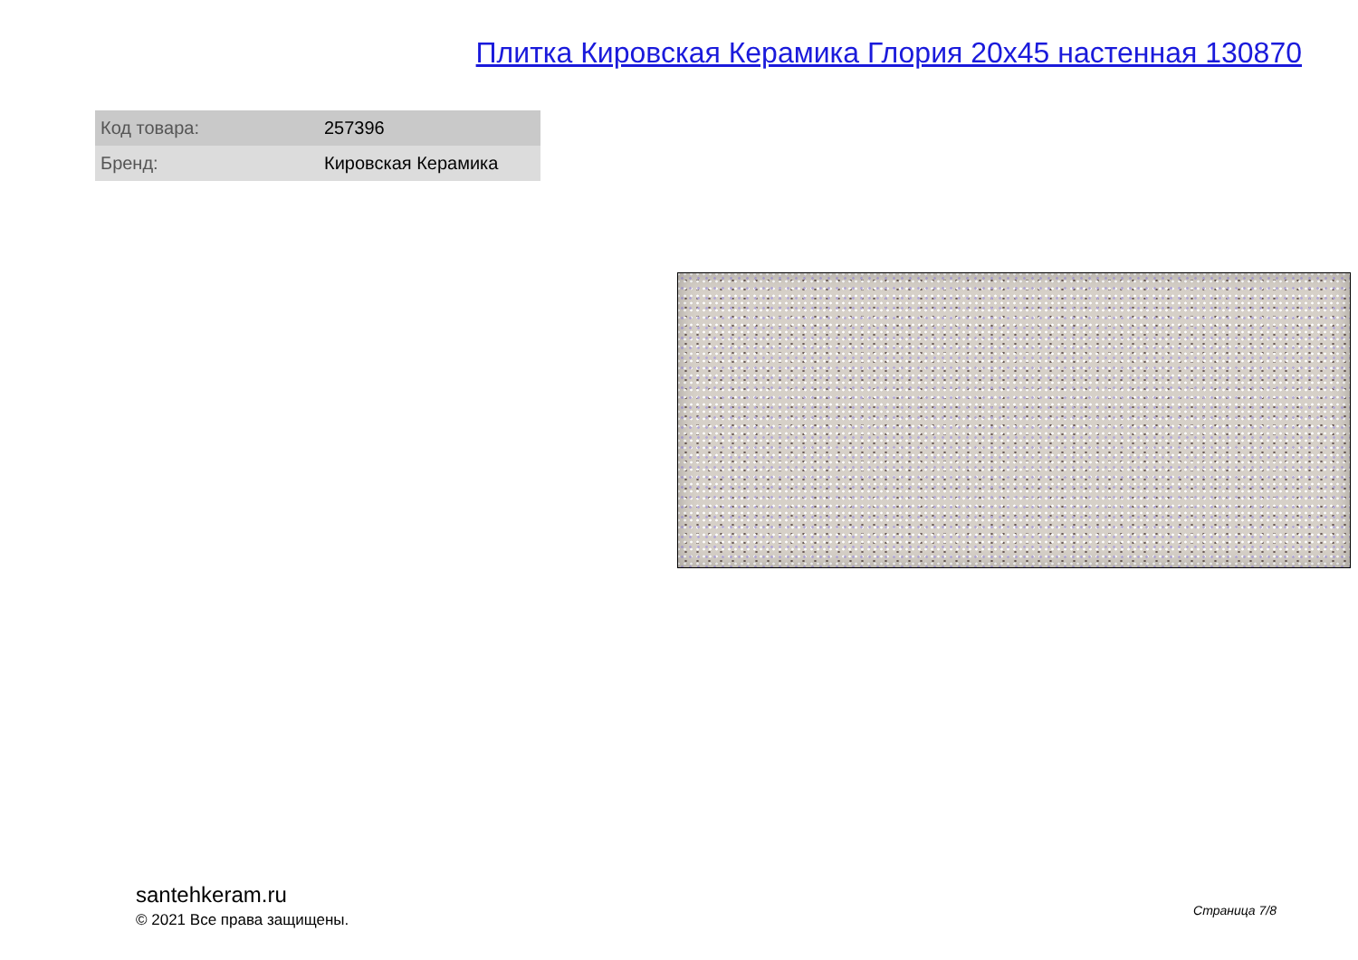Плитка Кировская Керамика Глория 20x45 настенная 130870
| Код товара: | 257396 |
| Бренд: | Кировская Керамика |
santehkeram.ru
© 2021 Все права защищены.
Страница 7/8